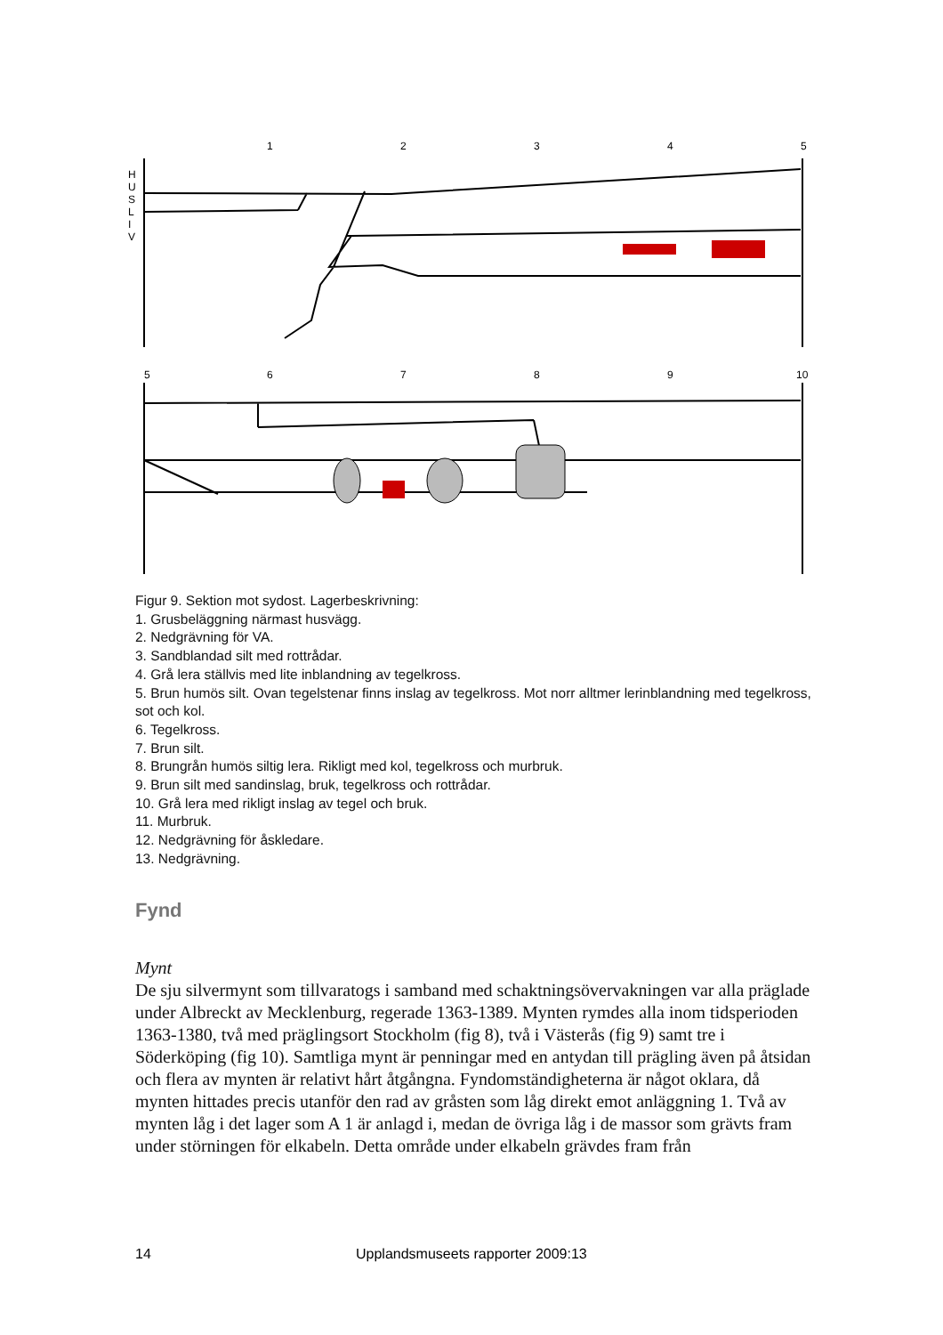1
2
3
4
5
H
U
S
L
I
V
5
6
7
8
9
10
Figur 9. Sektion mot sydost. Lagerbeskrivning:
1. Grusbeläggning närmast husvägg.
2. Nedgrävning för VA.
3. Sandblandad silt med rottrådar.
4. Grå lera ställvis med lite inblandning av tegelkross.
5. Brun humös silt. Ovan tegelstenar finns inslag av tegelkross. Mot norr alltmer lerinblandning med tegelkross, sot och kol.
6. Tegelkross.
7. Brun silt.
8. Brungrån humös siltig lera. Rikligt med kol, tegelkross och murbruk.
9. Brun silt med sandinslag, bruk, tegelkross och rottrådar.
10. Grå lera med rikligt inslag av tegel och bruk.
11. Murbruk.
12. Nedgrävning för åskledare.
13. Nedgrävning.
Fynd
Mynt
De sju silvermynt som tillvaratogs i samband med schaktningsövervakningen var alla präglade under Albreckt av Mecklenburg, regerade 1363-1389. Mynten rymdes alla inom tidsperioden 1363-1380, två med präglingsort Stockholm (fig 8), två i Västerås (fig 9) samt tre i Söderköping (fig 10). Samtliga mynt är penningar med en antydan till prägling även på åtsidan och flera av mynten är relativt hårt åtgångna. Fyndomständigheterna är något oklara, då mynten hittades precis utanför den rad av gråsten som låg direkt emot anläggning 1. Två av mynten låg i det lager som A 1 är anlagd i, medan de övriga låg i de massor som grävts fram under störningen för elkabeln. Detta område under elkabeln grävdes fram från
14 Upplandsmuseets rapporter 2009:13